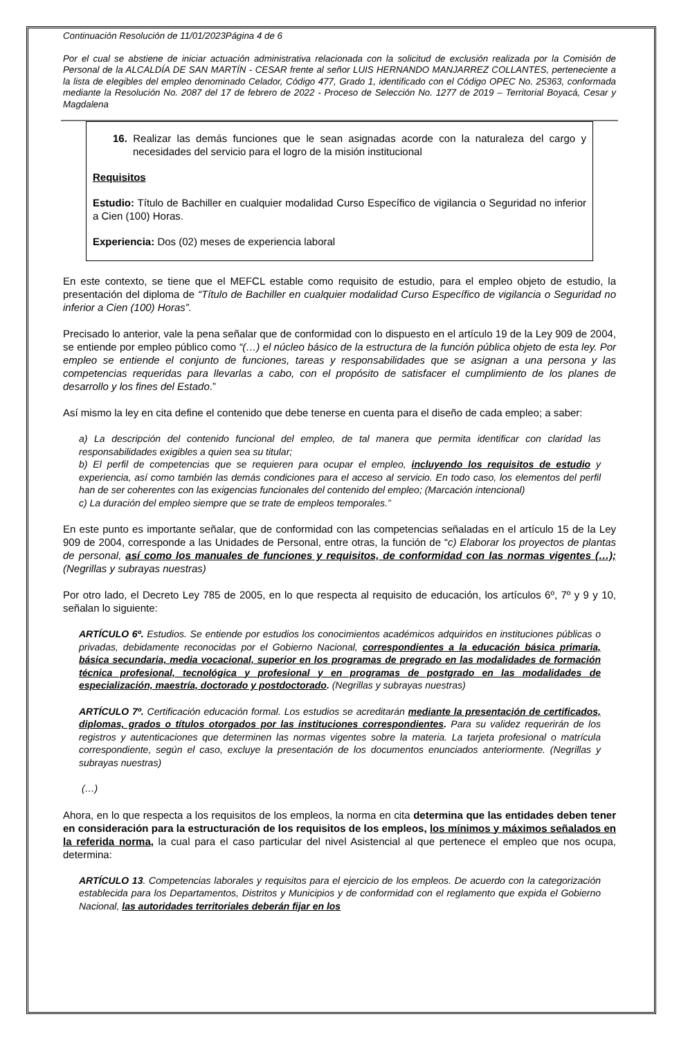Continuación Resolución de 11/01/2023Página 4 de 6
Por el cual se abstiene de iniciar actuación administrativa relacionada con la solicitud de exclusión realizada por la Comisión de Personal de la ALCALDÍA DE SAN MARTÍN - CESAR frente al señor LUIS HERNANDO MANJARREZ COLLANTES, perteneciente a la lista de elegibles del empleo denominado Celador, Código 477, Grado 1, identificado con el Código OPEC No. 25363, conformada mediante la Resolución No. 2087 del 17 de febrero de 2022 - Proceso de Selección No. 1277 de 2019 – Territorial Boyacá, Cesar y Magdalena
16. Realizar las demás funciones que le sean asignadas acorde con la naturaleza del cargo y necesidades del servicio para el logro de la misión institucional
Requisitos
Estudio: Título de Bachiller en cualquier modalidad Curso Específico de vigilancia o Seguridad no inferior a Cien (100) Horas.
Experiencia: Dos (02) meses de experiencia laboral
En este contexto, se tiene que el MEFCL estable como requisito de estudio, para el empleo objeto de estudio, la presentación del diploma de “Título de Bachiller en cualquier modalidad Curso Específico de vigilancia o Seguridad no inferior a Cien (100) Horas”.
Precisado lo anterior, vale la pena señalar que de conformidad con lo dispuesto en el artículo 19 de la Ley 909 de 2004, se entiende por empleo público como “(…) el núcleo básico de la estructura de la función pública objeto de esta ley. Por empleo se entiende el conjunto de funciones, tareas y responsabilidades que se asignan a una persona y las competencias requeridas para llevarlas a cabo, con el propósito de satisfacer el cumplimiento de los planes de desarrollo y los fines del Estado.”
Así mismo la ley en cita define el contenido que debe tenerse en cuenta para el diseño de cada empleo; a saber:
a) La descripción del contenido funcional del empleo, de tal manera que permita identificar con claridad las responsabilidades exigibles a quien sea su titular;
b) El perfil de competencias que se requieren para ocupar el empleo, incluyendo los requisitos de estudio y experiencia, así como también las demás condiciones para el acceso al servicio. En todo caso, los elementos del perfil han de ser coherentes con las exigencias funcionales del contenido del empleo; (Marcación intencional)
c) La duración del empleo siempre que se trate de empleos temporales.”
En este punto es importante señalar, que de conformidad con las competencias señaladas en el artículo 15 de la Ley 909 de 2004, corresponde a las Unidades de Personal, entre otras, la función de “c) Elaborar los proyectos de plantas de personal, así como los manuales de funciones y requisitos, de conformidad con las normas vigentes (…); (Negrillas y subrayas nuestras)
Por otro lado, el Decreto Ley 785 de 2005, en lo que respecta al requisito de educación, los artículos 6º, 7º y 9 y 10, señalan lo siguiente:
ARTÍCULO 6º. Estudios. Se entiende por estudios los conocimientos académicos adquiridos en instituciones públicas o privadas, debidamente reconocidas por el Gobierno Nacional, correspondientes a la educación básica primaria, básica secundaria, media vocacional, superior en los programas de pregrado en las modalidades de formación técnica profesional, tecnológica y profesional y en programas de postgrado en las modalidades de especialización, maestría, doctorado y postdoctorado. (Negrillas y subrayas nuestras)
ARTÍCULO 7º. Certificación educación formal. Los estudios se acreditarán mediante la presentación de certificados, diplomas, grados o títulos otorgados por las instituciones correspondientes. Para su validez requerirán de los registros y autenticaciones que determinen las normas vigentes sobre la materia. La tarjeta profesional o matrícula correspondiente, según el caso, excluye la presentación de los documentos enunciados anteriormente. (Negrillas y subrayas nuestras)
(…)
Ahora, en lo que respecta a los requisitos de los empleos, la norma en cita determina que las entidades deben tener en consideración para la estructuración de los requisitos de los empleos, los mínimos y máximos señalados en la referida norma, la cual para el caso particular del nivel Asistencial al que pertenece el empleo que nos ocupa, determina:
ARTÍCULO 13. Competencias laborales y requisitos para el ejercicio de los empleos. De acuerdo con la categorización establecida para los Departamentos, Distritos y Municipios y de conformidad con el reglamento que expida el Gobierno Nacional, las autoridades territoriales deberán fijar en los